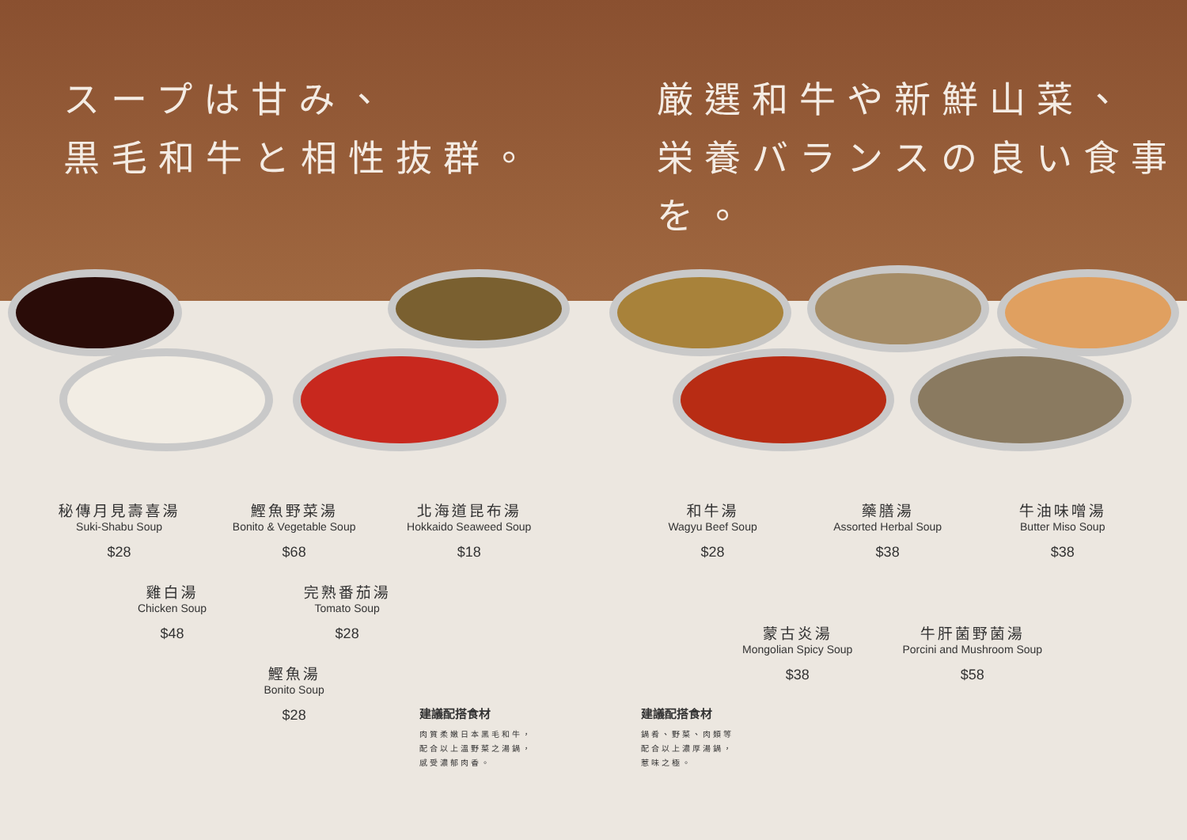スープは甘み、
黒毛和牛と相性抜群。
厳選和牛や新鮮山菜、
栄養バランスの良い食事を。
秘傳月見壽喜湯
Suki-Shabu Soup
$28
鰹魚野菜湯
Bonito & Vegetable Soup
$68
北海道昆布湯
Hokkaido Seaweed Soup
$18
雞白湯
Chicken Soup
$48
完熟番茄湯
Tomato Soup
$28
鰹魚湯
Bonito Soup
$28
和牛湯
Wagyu Beef Soup
$28
藥膳湯
Assorted Herbal Soup
$38
牛油味噌湯
Butter Miso Soup
$38
蒙古炎湯
Mongolian Spicy Soup
$38
牛肝菌野菌湯
Porcini and Mushroom Soup
$58
建議配搭食材
肉質柔嫩日本黑毛和牛，
配合以上溫野菜之湯鍋，
感受濃郁肉香。
建議配搭食材
鍋肴、野菜、肉類等
配合以上濃厚湯鍋，
惹味之極。